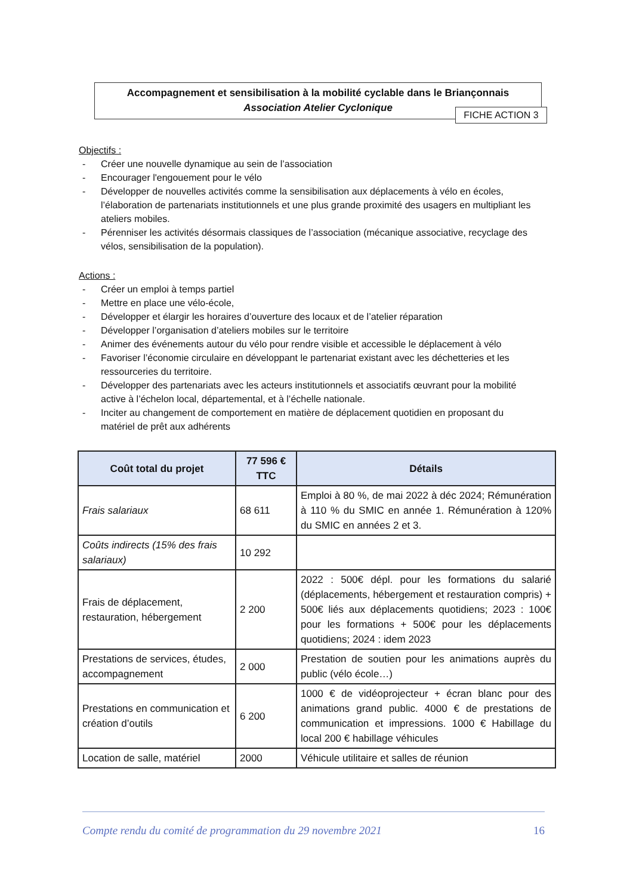Accompagnement et sensibilisation à la mobilité cyclable dans le Briançonnais
Association Atelier Cyclonique
FICHE ACTION 3
Objectifs :
- Créer une nouvelle dynamique au sein de l’association
- Encourager l'engouement pour le vélo
- Développer de nouvelles activités comme la sensibilisation aux déplacements à vélo en écoles, l’élaboration de partenariats institutionnels et une plus grande proximité des usagers en multipliant les ateliers mobiles.
- Pérenniser les activités désormais classiques de l’association (mécanique associative, recyclage des vélos, sensibilisation de la population).
Actions :
- Créer un emploi à temps partiel
- Mettre en place une vélo-école,
- Développer et élargir les horaires d’ouverture des locaux et de l’atelier réparation
- Développer l’organisation d’ateliers mobiles sur le territoire
- Animer des événements autour du vélo pour rendre visible et accessible le déplacement à vélo
- Favoriser l’économie circulaire en développant le partenariat existant avec les déchetteries et les ressourceries du territoire.
- Développer des partenariats avec les acteurs institutionnels et associatifs œuvrant pour la mobilité active à l’échelon local, départemental, et à l’échelle nationale.
- Inciter au changement de comportement en matière de déplacement quotidien en proposant du matériel de prêt aux adhérents
| Coût total du projet | 77 596 € TTC | Détails |
| --- | --- | --- |
| Frais salariaux | 68 611 | Emploi à 80 %, de mai 2022 à déc 2024; Rémunération à 110 % du SMIC en année 1. Rémunération à 120% du SMIC en années 2 et 3. |
| Coûts indirects (15% des frais salariaux) | 10 292 | |
| Frais de déplacement, restauration, hébergement | 2 200 | 2022 : 500€ dépl. pour les formations du salarié (déplacements, hébergement et restauration compris) + 500€ liés aux déplacements quotidiens; 2023 : 100€ pour les formations + 500€ pour les déplacements quotidiens; 2024 : idem 2023 |
| Prestations de services, études, accompagnement | 2 000 | Prestation de soutien pour les animations auprès du public (vélo école…) |
| Prestations en communication et création d’outils | 6 200 | 1000 € de vidéoprojecteur + écran blanc pour des animations grand public. 4000 € de prestations de communication et impressions. 1000 € Habillage du local 200 € habillage véhicules |
| Location de salle, matériel | 2000 | Véhicule utilitaire et salles de réunion |
Compte rendu du comité de programmation du 29 novembre 2021 16